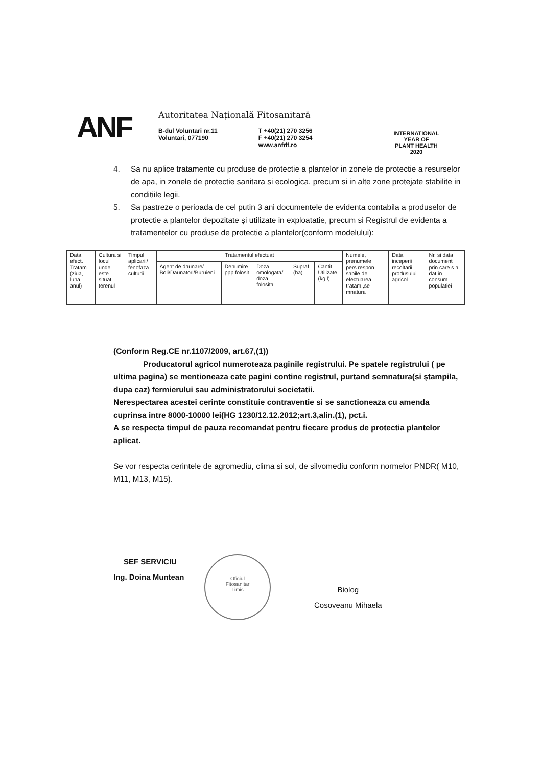ANF
Autoritatea Națională Fitosanitară
B-dul Voluntari nr.11
Voluntari, 077190
T +40(21) 270 3256
F +40(21) 270 3254
www.anfdf.ro
INTERNATIONAL YEAR OF
PLANT HEALTH
2020
4. Sa nu aplice tratamente cu produse de protectie a plantelor in zonele de protectie a resurselor de apa, in zonele de protectie sanitara si ecologica, precum si in alte zone protejate stabilite in conditiile legii.
5. Sa pastreze o perioada de cel putin 3 ani documentele de evidenta contabila a produselor de protectie a plantelor depozitate și utilizate in exploatatie, precum si Registrul de evidenta a tratamentelor cu produse de protectie a plantelor(conform modelului):
| Data efect. Tratam (ziua, luna, anul) | Cultura si locul unde este situat terenul | Timpul aplicarii/ fenofaza culturii | Tratamentul efectuat | | | | | Numele, prenumele pers.respon sabile de efectuarea tratam.,se mnatura | Data inceperii recoltarii produsului agricol | Nr. si data document prin care s a dat in consum populatiei |
| --- | --- | --- | --- | --- | --- | --- | --- | --- | --- | --- |
| | | | Agent de daunare/ Boli/Daunatori/Buruieni | Denumire ppp folosit | Doza omologata/ doza folosita | Supraf. (ha) | Cantit. Utilizate (kg,l) | | | |
(Conform Reg.CE nr.1107/2009, art.67,(1))
Producatorul agricol numeroteaza paginile registrului. Pe spatele registrului ( pe ultima pagina) se mentioneaza cate pagini contine registrul, purtand semnatura(si ștampila, dupa caz) fermierului sau administratorului societatii.
Nerespectarea acestei cerinte constituie contraventie si se sanctioneaza cu amenda cuprinsa intre 8000-10000 lei(HG 1230/12.12.2012;art.3,alin.(1), pct.i.
A se respecta timpul de pauza recomandat pentru fiecare produs de protectia plantelor aplicat.
Se vor respecta cerintele de agromediu, clima si sol, de silvomediu conform normelor PNDR( M10, M11, M13, M15).
SEF SERVICIU
Ing. Doina Muntean
Oficiul
Fitosanitar
Timis
Biolog
Cosoveanu Mihaela